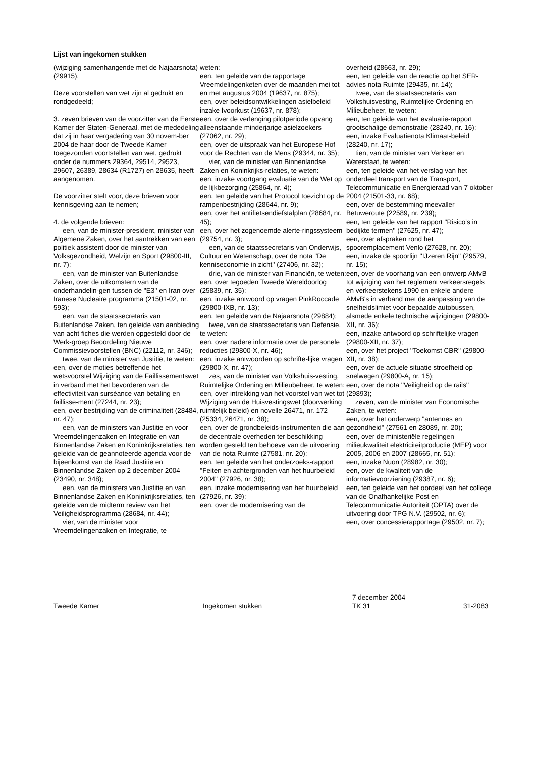Lijst van ingekomen stukken
(wijziging samenhangende met de Najaarsnota) (29915).
Deze voorstellen van wet zijn al gedrukt en rondgedeeld;
3. zeven brieven van de voorzitter van de Eerste Kamer der Staten-Generaal, met de mededeling dat zij in haar vergadering van 30 novem-ber 2004 de haar door de Tweede Kamer toegezonden voortstellen van wet, gedrukt onder de nummers 29364, 29514, 29523, 29607, 26389, 28634 (R1727) en 28635, heeft aangenomen.
De voorzitter stelt voor, deze brieven voor kennisgeving aan te nemen;
4. de volgende brieven:
een, van de minister-president, minister van Algemene Zaken, over het aantrekken van een politiek assistent door de minister van Volksgezondheid, Welzijn en Sport (29800-III, nr. 7);
een, van de minister van Buitenlandse Zaken, over de uitkomstern van de onderhandelin-gen tussen de ''E3'' en Iran over Iranese Nucleaire programma (21501-02, nr. 593);
een, van de staatssecretaris van Buitenlandse Zaken, ten geleide van aanbieding van acht fiches die werden opgesteld door de Werk-groep Beoordeling Nieuwe Commissievoorstellen (BNC) (22112, nr. 346);
twee, van de minister van Justitie, te weten:
een, over de moties betreffende het wetsvoorstel Wijziging van de Faillissementswet in verband met het bevorderen van de effectiviteit van surséance van betaling en faillisse-ment (27244, nr. 23);
een, over bestrijding van de criminaliteit (28484, nr. 47);
een, van de ministers van Justitie en voor Vreemdelingenzaken en Integratie en van Binnenlandse Zaken en Koninkrijksrelaties, ten geleide van de geannoteerde agenda voor de bijeenkomst van de Raad Justitie en Binnenlandse Zaken op 2 december 2004 (23490, nr. 348);
een, van de ministers van Justitie en van Binnenlandse Zaken en Koninkrijksrelaties, ten geleide van de midterm review van het Veiligheidsprogramma (28684, nr. 44);
vier, van de minister voor Vreemdelingenzaken en Integratie, te
weten:
een, ten geleide van de rapportage Vreemdelingenketen over de maanden mei tot en met augustus 2004 (19637, nr. 875);
een, over beleidsontwikkelingen asielbeleid inzake Ivoorkust (19637, nr. 878);
een, over de verlenging pilotperiode opvang alleenstaande minderjarige asielzoekers (27062, nr. 29);
een, over de uitspraak van het Europese Hof voor de Rechten van de Mens (29344, nr. 35);
vier, van de minister van Binnenlandse Zaken en Koninkrijks-relaties, te weten:
een, inzake voortgang evaluatie van de Wet op de lijkbezorging (25864, nr. 4);
een, ten geleide van het Protocol toezicht op de rampenbestrijding (28644, nr. 9);
een, over het antifietsendiefstalplan (28684, nr. 45);
een, over het zogenoemde alerte-ringssysteem (29754, nr. 3);
een, van de staatssecretaris van Onderwijs, Cultuur en Wetenschap, over de nota ''De kenniseconomie in zicht'' (27406, nr. 32);
drie, van de minister van Financiën, te weten:
een, over tegoeden Tweede Wereldoorlog (25839, nr. 35);
een, inzake antwoord op vragen PinkRoccade (29800-IXB, nr. 13);
een, ten geleide van de Najaarsnota (29884);
twee, van de staatssecretaris van Defensie, te weten:
een, over nadere informatie over de personele reducties (29800-X, nr. 46);
een, inzake antwoorden op schrifte-lijke vragen (29800-X, nr. 47);
zes, van de minister van Volkshuis-vesting, Ruimtelijke Ordening en Milieubeheer, te weten:
een, over intrekking van het voorstel van wet tot Wijziging van de Huisvestingswet (doorwerking ruimtelijk beleid) en novelle 26471, nr. 172 (25334, 26471, nr. 38);
een, over de grondbeleids-instrumenten die aan de decentrale overheden ter beschikking worden gesteld ten behoeve van de uitvoering van de nota Ruimte (27581, nr. 20);
een, ten geleide van het onderzoeks-rapport ''Feiten en achtergronden van het huurbeleid 2004'' (27926, nr. 38);
een, inzake modernisering van het huurbeleid (27926, nr. 39);
een, over de modernisering van de
overheid (28663, nr. 29);
een, ten geleide van de reactie op het SER-advies nota Ruimte (29435, nr. 14);
twee, van de staatssecretaris van Volkshuisvesting, Ruimtelijke Ordening en Milieubeheer, te weten:
een, ten geleide van het evaluatie-rapport grootschalige demonstratie (28240, nr. 16);
een, inzake Evaluatienota Klimaat-beleid (28240, nr. 17);
tien, van de minister van Verkeer en Waterstaat, te weten:
een, ten geleide van het verslag van het onderdeel transport van de Transport, Telecommunicatie en Energieraad van 7 oktober 2004 (21501-33, nr. 68);
een, over de bestemming meevaller Betuweroute (22589, nr. 239);
een, ten geleide van het rapport ''Risico's in bedijkte termen'' (27625, nr. 47);
een, over afspraken rond het spooremplacement Venlo (27628, nr. 20);
een, inzake de spoorlijn ''IJzeren Rijn'' (29579, nr. 15);
een, over de voorhang van een ontwerp AMvB tot wijziging van het reglement verkeersregels en verkeerstekens 1990 en enkele andere AMvB's in verband met de aanpassing van de snelheidslimiet voor bepaalde autobussen, alsmede enkele technische wijzigingen (29800-XII, nr. 36);
een, inzake antwoord op schriftelijke vragen (29800-XII, nr. 37);
een, over het project ''Toekomst CBR'' (29800-XII, nr. 38);
een, over de actuele situatie stroefheid op snelwegen (29800-A, nr. 15);
een, over de nota ''Veiligheid op de rails'' (29893);
zeven, van de minister van Economische Zaken, te weten:
een, over het onderwerp ''antennes en gezondheid'' (27561 en 28089, nr. 20);
een, over de ministeriële regelingen milieukwaliteit elektriciteitproductie (MEP) voor 2005, 2006 en 2007 (28665, nr. 51);
een, inzake Nuon (28982, nr. 30);
een, over de kwaliteit van de informatievoorziening (29387, nr. 6);
een, ten geleide van het oordeel van het college van de Onafhankelijke Post en Telecommunicatie Autoriteit (OPTA) over de uitvoering door TPG N.V. (29502, nr. 6);
een, over concessierapportage (29502, nr. 7);
Tweede Kamer Ingekomen stukken
7 december 2004
TK 31
31-2083